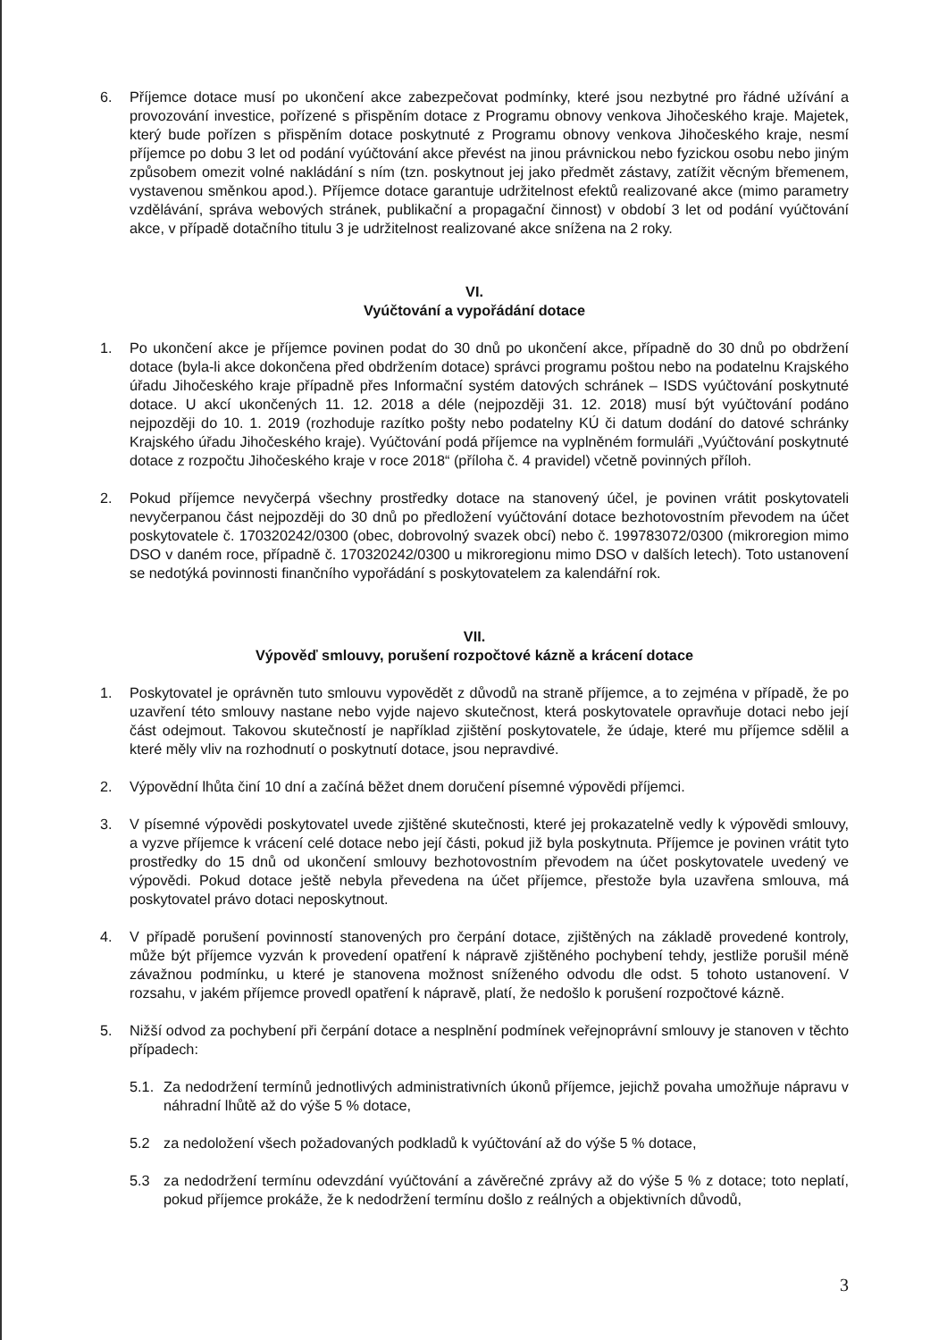6. Příjemce dotace musí po ukončení akce zabezpečovat podmínky, které jsou nezbytné pro řádné užívání a provozování investice, pořízené s přispěním dotace z Programu obnovy venkova Jihočeského kraje. Majetek, který bude pořízen s přispěním dotace poskytnuté z Programu obnovy venkova Jihočeského kraje, nesmí příjemce po dobu 3 let od podání vyúčtování akce převést na jinou právnickou nebo fyzickou osobu nebo jiným způsobem omezit volné nakládání s ním (tzn. poskytnout jej jako předmět zástavy, zatížit věcným břemenem, vystavenou směnkou apod.). Příjemce dotace garantuje udržitelnost efektů realizované akce (mimo parametry vzdělávání, správa webových stránek, publikační a propagační činnost) v období 3 let od podání vyúčtování akce, v případě dotačního titulu 3 je udržitelnost realizované akce snížena na 2 roky.
VI.
Vyúčtování a vypořádání dotace
1. Po ukončení akce je příjemce povinen podat do 30 dnů po ukončení akce, případně do 30 dnů po obdržení dotace (byla-li akce dokončena před obdržením dotace) správci programu poštou nebo na podatelnu Krajského úřadu Jihočeského kraje případně přes Informační systém datových schránek – ISDS vyúčtování poskytnuté dotace. U akcí ukončených 11. 12. 2018 a déle (nejpozději 31. 12. 2018) musí být vyúčtování podáno nejpozději do 10. 1. 2019 (rozhoduje razítko pošty nebo podatelny KÚ či datum dodání do datové schránky Krajského úřadu Jihočeského kraje). Vyúčtování podá příjemce na vyplněném formuláři „Vyúčtování poskytnuté dotace z rozpočtu Jihočeského kraje v roce 2018“ (příloha č. 4 pravidel) včetně povinných příloh.
2. Pokud příjemce nevyčerpá všechny prostředky dotace na stanovený účel, je povinen vrátit poskytovateli nevyčerpanou část nejpozději do 30 dnů po předložení vyúčtování dotace bezhotovostním převodem na účet poskytovatele č. 170320242/0300 (obec, dobrovolný svazek obcí) nebo č. 199783072/0300 (mikroregion mimo DSO v daném roce, případně č. 170320242/0300 u mikroregionu mimo DSO v dalších letech). Toto ustanovení se nedotýká povinnosti finančního vypořádání s poskytovatelem za kalendářní rok.
VII.
Výpověď smlouvy, porušení rozpočtové kázně a krácení dotace
1. Poskytovatel je oprávněn tuto smlouvu vypovědět z důvodů na straně příjemce, a to zejména v případě, že po uzavření této smlouvy nastane nebo vyjde najevo skutečnost, která poskytovatele opravňuje dotaci nebo její část odejmout. Takovou skutečností je například zjištění poskytovatele, že údaje, které mu příjemce sdělil a které měly vliv na rozhodnutí o poskytnutí dotace, jsou nepravdivé.
2. Výpovědní lhůta činí 10 dní a začíná běžet dnem doručení písemné výpovědi příjemci.
3. V písemné výpovědi poskytovatel uvede zjištěné skutečnosti, které jej prokazatelně vedly k výpovědi smlouvy, a vyzve příjemce k vrácení celé dotace nebo její části, pokud již byla poskytnuta. Příjemce je povinen vrátit tyto prostředky do 15 dnů od ukončení smlouvy bezhotovostním převodem na účet poskytovatele uvedený ve výpovědi. Pokud dotace ještě nebyla převedena na účet příjemce, přestože byla uzavřena smlouva, má poskytovatel právo dotaci neposkytnout.
4. V případě porušení povinností stanovených pro čerpání dotace, zjištěných na základě provedené kontroly, může být příjemce vyzván k provedení opatření k nápravě zjištěného pochybení tehdy, jestliže porušil méně závažnou podmínku, u které je stanovena možnost sníženého odvodu dle odst. 5 tohoto ustanovení. V rozsahu, v jakém příjemce provedl opatření k nápravě, platí, že nedošlo k porušení rozpočtové kázně.
5. Nižší odvod za pochybení při čerpání dotace a nesplnění podmínek veřejnoprávní smlouvy je stanoven v těchto případech:
5.1.
Za nedodržení termínů jednotlivých administrativních úkonů příjemce, jejichž povaha umožňuje nápravu v náhradní lhůtě až do výše 5 % dotace,
5.2 za nedoložení všech požadovaných podkladů k vyúčtování až do výše 5 % dotace,
5.3 za nedodržení termínu odevzdání vyúčtování a závěrečné zprávy až do výše 5 % z dotace; toto neplatí, pokud příjemce prokáže, že k nedodržení termínu došlo z reálných a objektivních důvodů,
3